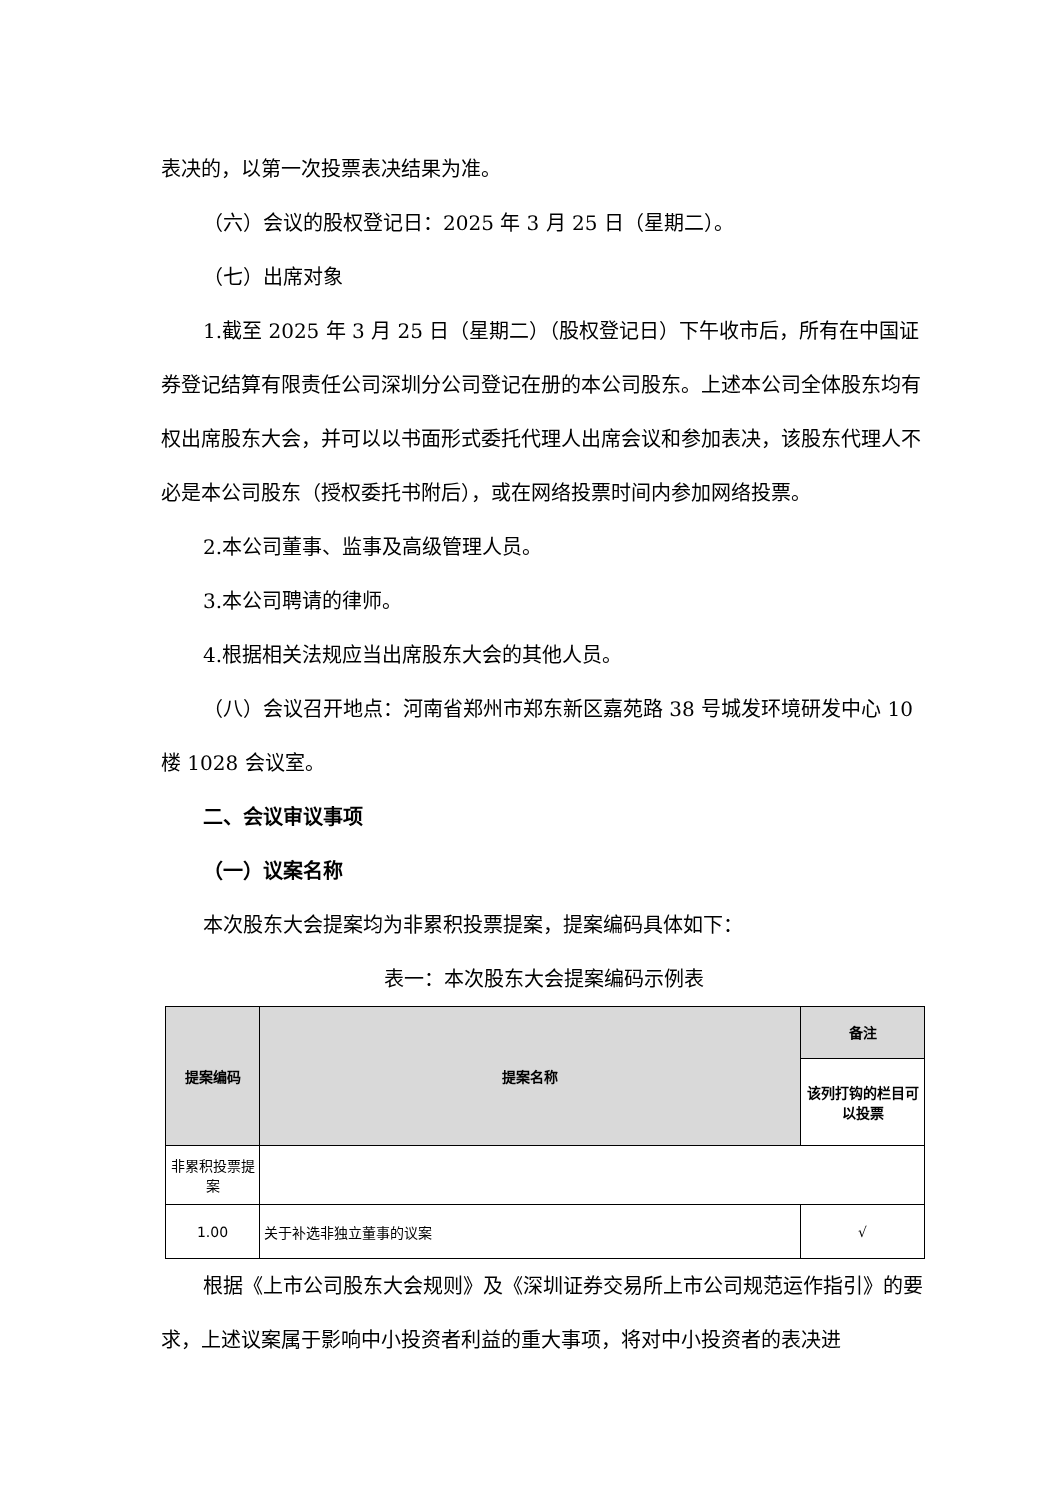表决的，以第一次投票表决结果为准。
（六）会议的股权登记日：2025 年 3 月 25 日（星期二）。
（七）出席对象
1.截至 2025 年 3 月 25 日（星期二）（股权登记日）下午收市后，所有在中国证券登记结算有限责任公司深圳分公司登记在册的本公司股东。上述本公司全体股东均有权出席股东大会，并可以以书面形式委托代理人出席会议和参加表决，该股东代理人不必是本公司股东（授权委托书附后），或在网络投票时间内参加网络投票。
2.本公司董事、监事及高级管理人员。
3.本公司聘请的律师。
4.根据相关法规应当出席股东大会的其他人员。
（八）会议召开地点：河南省郑州市郑东新区嘉苑路 38 号城发环境研发中心 10 楼 1028 会议室。
二、会议审议事项
（一）议案名称
本次股东大会提案均为非累积投票提案，提案编码具体如下：
表一：本次股东大会提案编码示例表
| 提案编码 | 提案名称 | 备注 |
| --- | --- | --- |
| | | 该列打钩的栏目可以投票 |
| 非累积投票提案 | | |
| 1.00 | 关于补选非独立董事的议案 | √ |
根据《上市公司股东大会规则》及《深圳证券交易所上市公司规范运作指引》的要求，上述议案属于影响中小投资者利益的重大事项，将对中小投资者的表决进